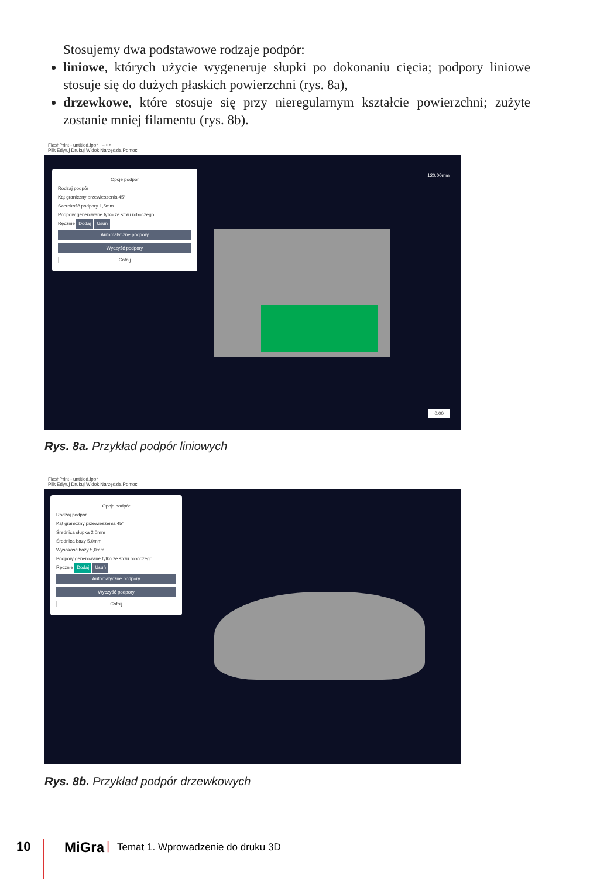Stosujemy dwa podstawowe rodzaje podpór:
liniowe, których użycie wygeneruje słupki po dokonaniu cięcia; podpory liniowe stosuje się do dużych płaskich powierzchni (rys. 8a),
drzewkowe, które stosuje się przy nieregularnym kształcie powierzchni; zużyte zostanie mniej filamentu (rys. 8b).
FlashPrint - untitled.fpp* – ▫ ×
Plik Edytuj Drukuj Widok Narzędzia Pomoc
Opcje podpór
Rodzaj podpór
Kąt graniczny przewieszenia 45°
Szerokość podpory 1,5mm
Podpory generowane tylko ze stołu roboczego
Ręcznie Dodaj Usuń
Automatyczne podpory
Wyczyść podpory
Cofnij
120.00mm
0.00
Rys. 8a. Przykład podpór liniowych
FlashPrint - untitled.fpp*
Plik Edytuj Drukuj Widok Narzędzia Pomoc
Opcje podpór
Rodzaj podpór
Kąt graniczny przewieszenia 45°
Średnica słupka 2,0mm
Średnica bazy 5,0mm
Wysokość bazy 5,0mm
Podpory generowane tylko ze stołu roboczego
Ręcznie Dodaj Usuń
Automatyczne podpory
Wyczyść podpory
Cofnij
Rys. 8b. Przykład podpór drzewkowych
10 MiGra | Temat 1. Wprowadzenie do druku 3D